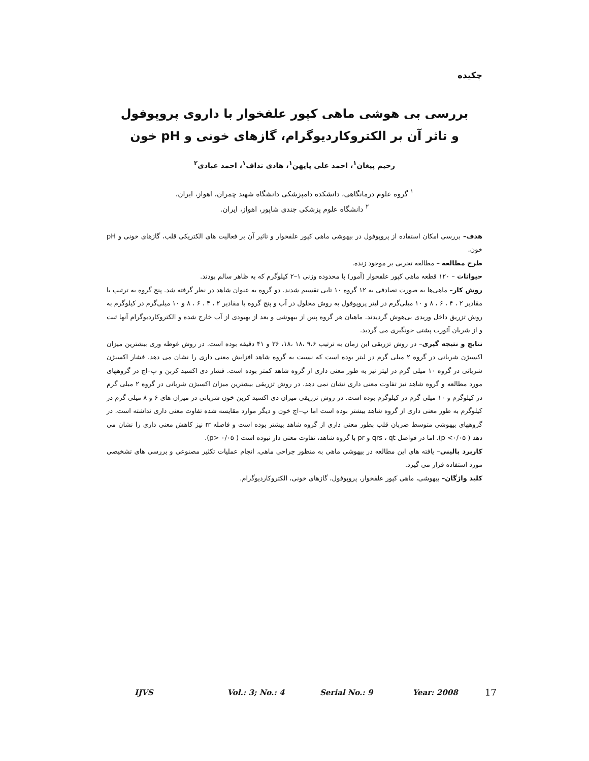چکیده
بررسی بی هوشی ماهی کپور علفخوار با داروی پروپوفول
و تاثر آن بر الکتروکاردیوگرام، گازهای خونی و pH خون
رحیم پیغان<sup>۱</sup>، احمد علی پایهن<sup>۱</sup>، هادی نداف<sup>۱</sup>، احمد عبادی<sup>۲</sup>
<sup>۱</sup> گروه علوم درمانگاهی، دانشکده دامپزشکی دانشگاه شهید چمران، اهواز، ایران،
<sup>۲</sup> دانشگاه علوم پزشکی جندی شاپور، اهواز، ایران.
هدف– بررسی امکان استفاده از پروپوفول در بیهوشی ماهی کپور علفخوار و تاثیر آن بر فعالیت های الکتریکی قلب، گازهای خونی و pH خون.
طرح مطالعه – مطالعه تجربی بر موجود زنده.
حیوانات – ۱۲۰ قطعه ماهی کپور علفخوار (آمور) با محدوده وزنی ۱–۲ کیلوگرم که به ظاهر سالم بودند.
روش کار– ماهی‌ها به صورت تصادفی به ۱۲ گروه ۱۰ تایی تقسیم شدند. دو گروه به عنوان شاهد در نظر گرفته شد. پنج گروه به ترتیب با مقادیر ۲ ، ۴ ، ۶ ، ۸ و ۱۰ میلی‌گرم در لیتر پروپوفول به روش محلول در آب و پنج گروه با مقادیر ۲ ، ۴ ، ۶ ، ۸ و ۱۰ میلی‌گرم در کیلوگرم به روش تزریق داخل وریدی بی‌هوش گردیدند. ماهیان هر گروه پس از بیهوشی و بعد از بهبودی از آب خارج شده و الکتروکاردیوگرام آنها ثبت و از شریان آئورت پشتی خونگیری می گردید.
نتایج و نتیجه گیری– در روش تزریقی این زمان به ترتیب ۹،۶ ،۱۸ ،۱۸، ۳۶ و ۴۱ دقیقه بوده است. در روش غوطه وری بیشترین میزان اکسیژن شریانی در گروه ۲ میلی گرم در لیتر بوده است که نسبت به گروه شاهد افزایش معنی داری را نشان می دهد. فشار اکسیژن شریانی در گروه ۱۰ میلی گرم در لیتر نیز به طور معنی داری از گروه شاهد کمتر بوده است. فشار دی اکسید کربن و پ–اچ در گروههای مورد مطالعه و گروه شاهد نیز تفاوت معنی داری نشان نمی دهد. در روش تزریقی بیشترین میزان اکسیژن شریانی در گروه ۲ میلی گرم در کیلوگرم و ۱۰ میلی گرم در کیلوگرم بوده است. در روش تزریقی میزان دی اکسید کربن خون شریانی در میزان های ۶ و ۸ میلی گرم در کیلوگرم به طور معنی داری از گروه شاهد بیشتر بوده است اما پ–اچ خون و دیگر موارد مقایسه شده تفاوت معنی داری نداشته است. در گروههای بیهوشی متوسط ضربان قلب بطور معنی داری از گروه شاهد بیشتر بوده است و فاصله rr نیز کاهش معنی داری را نشان می دهد ( p <۰/۰۵). اما در فواصل qrs ، qt و pr با گروه شاهد، تفاوت معنی دار نبوده است ( p> ۰/۰۵).
کاربرد بالینی– یافته های این مطالعه در بیهوشی ماهی به منظور جراحی ماهی، انجام عملیات تکثیر مصنوعی و بررسی های تشخیصی مورد استفاده قرار می گیرد.
کلید واژگان– بیهوشی، ماهی کپور علفخوار، پروپوفول، گازهای خونی، الکتروکاردیوگرام.
IJVS Vol.: 3; No.: 4 Serial No.: 9 Year: 2008 17